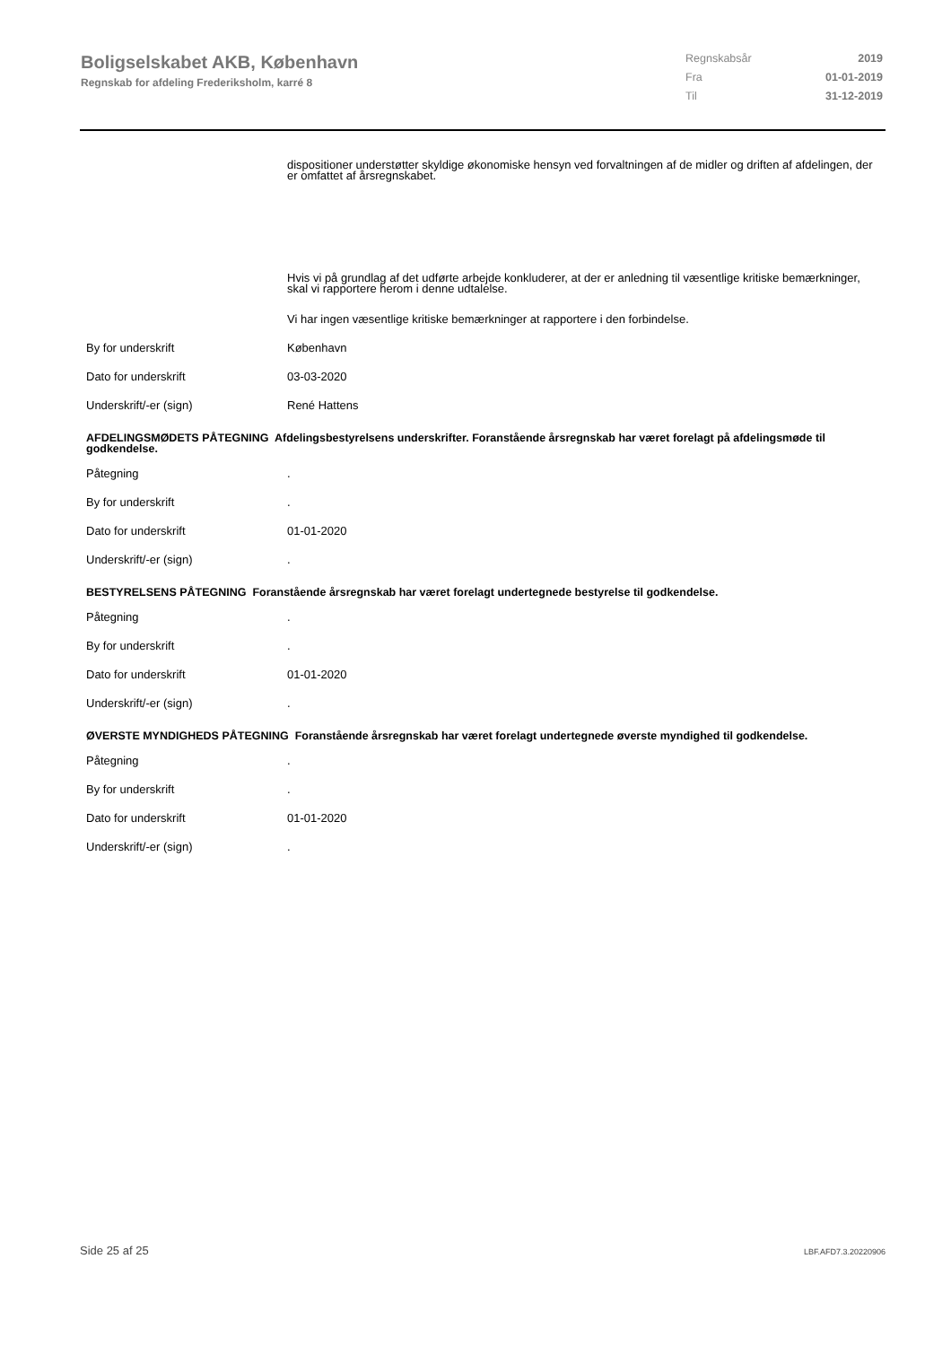Boligselskabet AKB, København
Regnskab for afdeling Frederiksholm, karré 8
Regnskabsår 2019
Fra 01-01-2019
Til 31-12-2019
dispositioner understøtter skyldige økonomiske hensyn ved forvaltningen af de midler og driften af afdelingen, der er omfattet af årsregnskabet.
Hvis vi på grundlag af det udførte arbejde konkluderer, at der er anledning til væsentlige kritiske bemærkninger, skal vi rapportere herom i denne udtalelse.
Vi har ingen væsentlige kritiske bemærkninger at rapportere i den forbindelse.
By for underskrift København
Dato for underskrift 03-03-2020
Underskrift/-er (sign) René Hattens
AFDELINGSMØDETS PÅTEGNING Afdelingsbestyrelsens underskrifter. Foranstående årsregnskab har været forelagt på afdelingsmøde til godkendelse.
Påtegning.
By for underskrift.
Dato for underskrift 01-01-2020
Underskrift/-er (sign).
BESTYRELSENS PÅTEGNING Foranstående årsregnskab har været forelagt undertegnede bestyrelse til godkendelse.
Påtegning.
By for underskrift.
Dato for underskrift 01-01-2020
Underskrift/-er (sign).
ØVERSTE MYNDIGHEDS PÅTEGNING Foranstående årsregnskab har været forelagt undertegnede øverste myndighed til godkendelse.
Påtegning.
By for underskrift.
Dato for underskrift 01-01-2020
Underskrift/-er (sign).
Side 25 af 25 LBF.AFD7.3.20220906